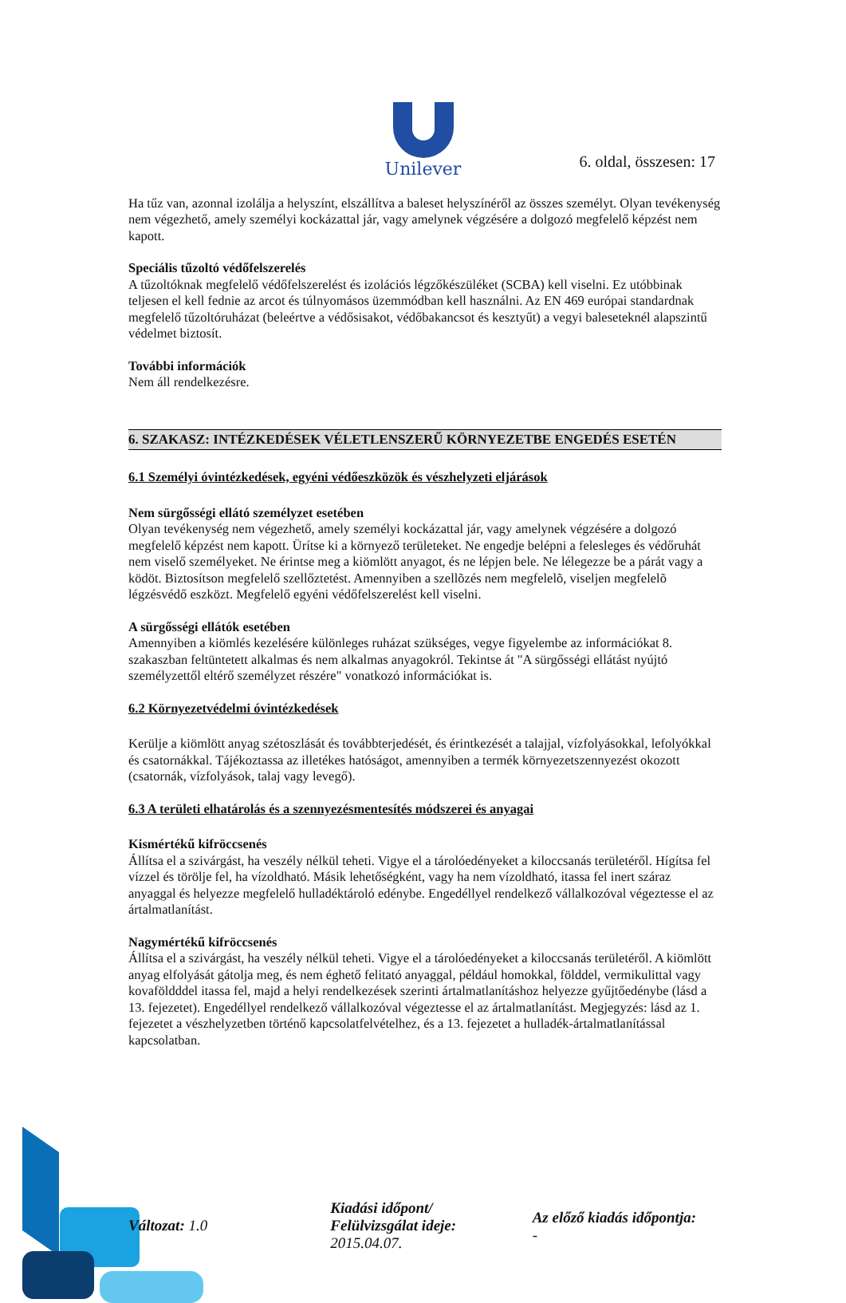6. oldal, összesen: 17
Unilever
Ha tűz van, azonnal izolálja a helyszínt, elszállítva a baleset helyszínéről az összes személyt. Olyan tevékenység nem végezhető, amely személyi kockázattal jár, vagy amelynek végzésére a dolgozó megfelelő képzést nem kapott.
Speciális tűzoltó védőfelszerelés
A tűzoltóknak megfelelő védőfelszerelést és izolációs légzőkészüléket (SCBA) kell viselni. Ez utóbbinak teljesen el kell fednie az arcot és túlnyomásos üzemmódban kell használni. Az EN 469 európai standardnak megfelelő tűzoltóruházat (beleértve a védősisakot, védőbakancsot és kesztyűt) a vegyi baleseteknél alapszintű védelmet biztosít.
További információk
Nem áll rendelkezésre.
6. SZAKASZ: INTÉZKEDÉSEK VÉLETLENSZERŰ KÖRNYEZETBE ENGEDÉS ESETÉN
6.1 Személyi óvintézkedések, egyéni védőeszközök és vészhelyzeti eljárások
Nem sürgősségi ellátó személyzet esetében
Olyan tevékenység nem végezhető, amely személyi kockázattal jár, vagy amelynek végzésére a dolgozó megfelelő képzést nem kapott. Ürítse ki a környező területeket. Ne engedje belépni a felesleges és védőruhát nem viselő személyeket. Ne érintse meg a kiömlött anyagot, és ne lépjen bele. Ne lélegezze be a párát vagy a ködöt. Biztosítson megfelelő szellőztetést. Amennyiben a szellõzés nem megfelelõ, viseljen megfelelõ légzésvédő eszközt. Megfelelő egyéni védőfelszerelést kell viselni.
A sürgősségi ellátók esetében
Amennyiben a kiömlés kezelésére különleges ruházat szükséges, vegye figyelembe az információkat 8. szakaszban feltüntetett alkalmas és nem alkalmas anyagokról. Tekintse át "A sürgősségi ellátást nyújtó személyzettől eltérő személyzet részére" vonatkozó információkat is.
6.2 Környezetvédelmi óvintézkedések
Kerülje a kiömlött anyag szétoszlását és továbbterjedését, és érintkezését a talajjal, vízfolyásokkal, lefolyókkal és csatornákkal. Tájékoztassa az illetékes hatóságot, amennyiben a termék környezetszennyezést okozott (csatornák, vízfolyások, talaj vagy levegő).
6.3 A területi elhatárolás és a szennyezésmentesítés módszerei és anyagai
Kismértékű kifröccsenés
Állítsa el a szivárgást, ha veszély nélkül teheti. Vigye el a tárolóedényeket a kiloccsanás területéről. Hígítsa fel vízzel és törölje fel, ha vízoldható. Másik lehetőségként, vagy ha nem vízoldható, itassa fel inert száraz anyaggal és helyezze megfelelő hulladéktároló edénybe. Engedéllyel rendelkező vállalkozóval végeztesse el az ártalmatlanítást.
Nagymértékű kifröccsenés
Állítsa el a szivárgást, ha veszély nélkül teheti. Vigye el a tárolóedényeket a kiloccsanás területéről. A kiömlött anyag elfolyását gátolja meg, és nem éghető felitató anyaggal, például homokkal, földdel, vermikulittal vagy kovaföldddel itassa fel, majd a helyi rendelkezések szerinti ártalmatlanításhoz helyezze gyűjtőedénybe (lásd a 13. fejezetet). Engedéllyel rendelkező vállalkozóval végeztesse el az ártalmatlanítást. Megjegyzés: lásd az 1. fejezetet a vészhelyzetben történő kapcsolatfelvételhez, és a 13. fejezetet a hulladék-ártalmatlanítással kapcsolatban.
Változat: 1.0
Kiadási időpont/
Felülvizsgálat ideje:
2015.04.07.
Az előző kiadás időpontja:
-